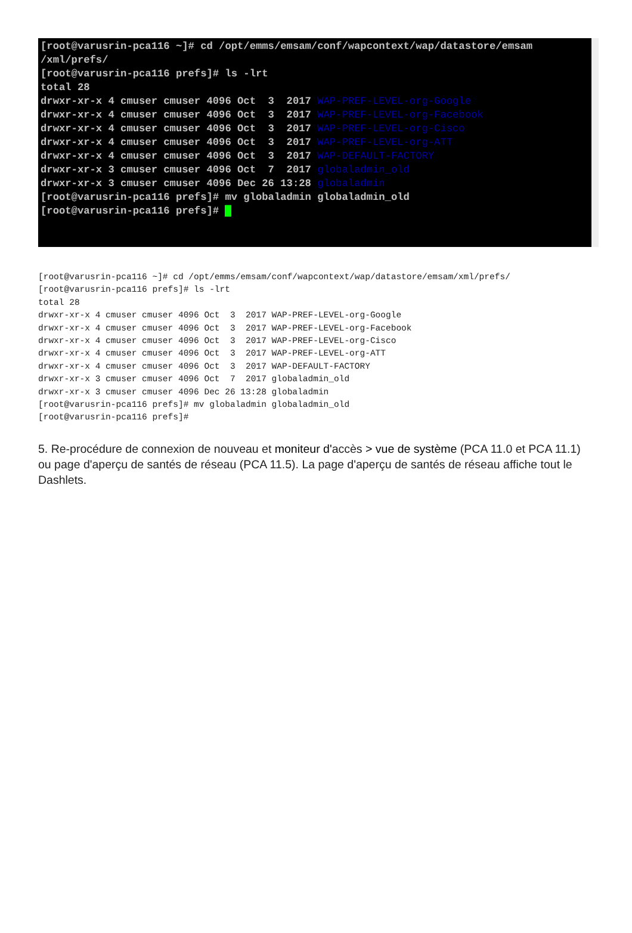[root@varusrin-pca116 ~]# cd /opt/emms/emsam/conf/wapcontext/wap/datastore/emsam
/xml/prefs/
[root@varusrin-pca116 prefs]# ls -lrt
total 28
drwxr-xr-x 4 cmuser cmuser 4096 Oct  3  2017 WAP-PREF-LEVEL-org-Google
drwxr-xr-x 4 cmuser cmuser 4096 Oct  3  2017 WAP-PREF-LEVEL-org-Facebook
drwxr-xr-x 4 cmuser cmuser 4096 Oct  3  2017 WAP-PREF-LEVEL-org-Cisco
drwxr-xr-x 4 cmuser cmuser 4096 Oct  3  2017 WAP-PREF-LEVEL-org-ATT
drwxr-xr-x 4 cmuser cmuser 4096 Oct  3  2017 WAP-DEFAULT-FACTORY
drwxr-xr-x 3 cmuser cmuser 4096 Oct  7  2017 globaladmin_old
drwxr-xr-x 3 cmuser cmuser 4096 Dec 26 13:28 globaladmin
[root@varusrin-pca116 prefs]# mv globaladmin globaladmin_old
[root@varusrin-pca116 prefs]# █
[root@varusrin-pca116 ~]# cd /opt/emms/emsam/conf/wapcontext/wap/datastore/emsam/xml/prefs/
[root@varusrin-pca116 prefs]# ls -lrt
total 28
drwxr-xr-x 4 cmuser cmuser 4096 Oct  3  2017 WAP-PREF-LEVEL-org-Google
drwxr-xr-x 4 cmuser cmuser 4096 Oct  3  2017 WAP-PREF-LEVEL-org-Facebook
drwxr-xr-x 4 cmuser cmuser 4096 Oct  3  2017 WAP-PREF-LEVEL-org-Cisco
drwxr-xr-x 4 cmuser cmuser 4096 Oct  3  2017 WAP-PREF-LEVEL-org-ATT
drwxr-xr-x 4 cmuser cmuser 4096 Oct  3  2017 WAP-DEFAULT-FACTORY
drwxr-xr-x 3 cmuser cmuser 4096 Oct  7  2017 globaladmin_old
drwxr-xr-x 3 cmuser cmuser 4096 Dec 26 13:28 globaladmin
[root@varusrin-pca116 prefs]# mv globaladmin globaladmin_old
[root@varusrin-pca116 prefs]#
5. Re-procédure de connexion de nouveau et moniteur d'accès > vue de système (PCA 11.0 et PCA 11.1) ou page d'aperçu de santés de réseau (PCA 11.5). La page d'aperçu de santés de réseau affiche tout le Dashlets.